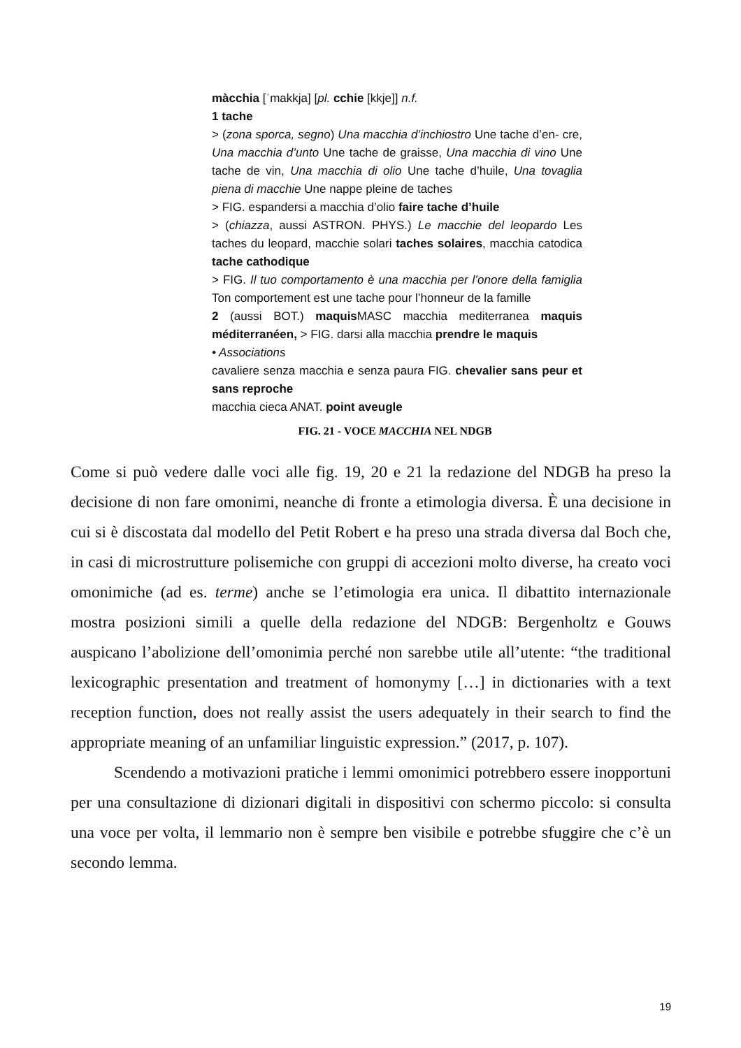màcchia [ˈmakkja] [pl. cchie [kkje]] n.f.
1 tache
> (zona sporca, segno) Una macchia d’inchiostro Une tache d’en- cre, Una macchia d’unto Une tache de graisse, Una macchia di vino Une tache de vin, Una macchia di olio Une tache d’huile, Una tovaglia piena di macchie Une nappe pleine de taches
> FIG. espandersi a macchia d’olio faire tache d’huile
> (chiazza, aussi ASTRON. PHYS.) Le macchie del leopardo Les taches du leopard, macchie solari taches solaires, macchia catodica tache cathodique
> FIG. Il tuo comportamento è una macchia per l’onore della famiglia Ton comportement est une tache pour l’honneur de la famille
2 (aussi BOT.) maquis MASC macchia mediterranea maquis méditerranéen, > FIG. darsi alla macchia prendre le maquis
• Associations
cavaliere senza macchia e senza paura FIG. chevalier sans peur et sans reproche
macchia cieca ANAT. point aveugle
FIG. 21 - VOCE MACCHIA NEL NDGB
Come si può vedere dalle voci alle fig. 19, 20 e 21 la redazione del NDGB ha preso la decisione di non fare omonimi, neanche di fronte a etimologia diversa. È una decisione in cui si è discostata dal modello del Petit Robert e ha preso una strada diversa dal Boch che, in casi di microstrutture polisemiche con gruppi di accezioni molto diverse, ha creato voci omonimiche (ad es. terme) anche se l’etimologia era unica. Il dibattito internazionale mostra posizioni simili a quelle della redazione del NDGB: Bergenholtz e Gouws auspicano l’abolizione dell’omonimia perché non sarebbe utile all’utente: “the traditional lexicographic presentation and treatment of homonymy […] in dictionaries with a text reception function, does not really assist the users adequately in their search to find the appropriate meaning of an unfamiliar linguistic expression.” (2017, p. 107).
Scendendo a motivazioni pratiche i lemmi omonimici potrebbero essere inopportuni per una consultazione di dizionari digitali in dispositivi con schermo piccolo: si consulta una voce per volta, il lemmario non è sempre ben visibile e potrebbe sfuggire che c’è un secondo lemma.
19